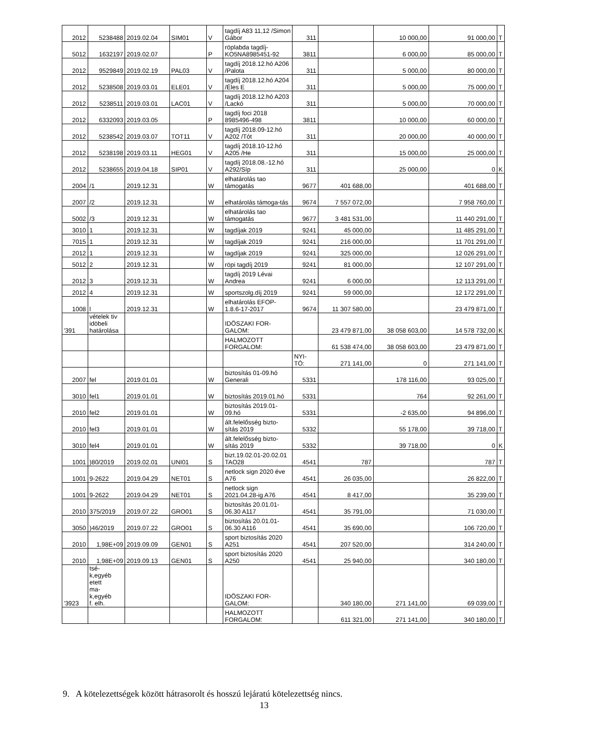| 2012 | 5238488 | 2019.02.04 | SIM01 | V | tagdíj A83 11,12 /Simon Gábor | 311 | | 10 000,00 | 91 000,00 | T |
| 5012 | 1632197 | 2019.02.07 | | P | röplabda tagdíj-KO5NA8985451-92 | 3811 | | 6 000,00 | 85 000,00 | T |
| 2012 | 9529849 | 2019.02.19 | PAL03 | V | tagdíj 2018.12.hó A206 /Palota | 311 | | 5 000,00 | 80 000,00 | T |
| 2012 | 5238508 | 2019.03.01 | ELE01 | V | tagdíj 2018.12.hó A204 /Éles E | 311 | | 5 000,00 | 75 000,00 | T |
| 2012 | 5238511 | 2019.03.01 | LAC01 | V | tagdíj 2018.12.hó A203 /Lackó | 311 | | 5 000,00 | 70 000,00 | T |
| 2012 | 6332093 | 2019.03.05 | | P | tagdíj foci 2018 8985496-498 | 3811 | | 10 000,00 | 60 000,00 | T |
| 2012 | 5238542 | 2019.03.07 | TOT11 | V | tagdíj 2018.09-12.hó A202 /Tót | 311 | | 20 000,00 | 40 000,00 | T |
| 2012 | 5238198 | 2019.03.11 | HEG01 | V | tagdíj 2018.10-12.hó A205 /He | 311 | | 15 000,00 | 25 000,00 | T |
| 2012 | 5238655 | 2019.04.18 | SIP01 | V | tagdíj 2018.08.-12.hó A292/Síp | 311 | | 25 000,00 | 0 | K |
| 2004 | /1 | 2019.12.31 | | W | elhatárolás tao támogatás | 9677 | 401 688,00 | | 401 688,00 | T |
| 2007 | /2 | 2019.12.31 | | W | elhatárolás támoga-tás | 9674 | 7 557 072,00 | | 7 958 760,00 | T |
| 5002 | /3 | 2019.12.31 | | W | elhatárolás tao támogatás | 9677 | 3 481 531,00 | | 11 440 291,00 | T |
| 3010 | 1 | 2019.12.31 | | W | tagdíjak 2019 | 9241 | 45 000,00 | | 11 485 291,00 | T |
| 7015 | 1 | 2019.12.31 | | W | tagdíjak 2019 | 9241 | 216 000,00 | | 11 701 291,00 | T |
| 2012 | 1 | 2019.12.31 | | W | tagdíjak 2019 | 9241 | 325 000,00 | | 12 026 291,00 | T |
| 5012 | 2 | 2019.12.31 | | W | röpi tagdíj 2019 | 9241 | 81 000,00 | | 12 107 291,00 | T |
| 2012 | 3 | 2019.12.31 | | W | tagdíj 2019 Lévai Andrea | 9241 | 6 000,00 | | 12 113 291,00 | T |
| 2012 | 4 | 2019.12.31 | | W | sportszolg.díj 2019 | 9241 | 59 000,00 | | 12 172 291,00 | T |
| 1008 | l | 2019.12.31 | | W | elhatárolás EFOP-1.8.6-17-2017 | 9674 | 11 307 580,00 | | 23 479 871,00 | T |
| '391 | vételek tiv idöbeli határolása | | | | IDÖSZAKI FOR-GALOM: | | 23 479 871,00 | 38 058 603,00 | 14 578 732,00 | K |
| | | | | | HALMOZOTT FORGALOM: | | 61 538 474,00 | 38 058 603,00 | 23 479 871,00 | T |
| | | | | | | NYI-TÓ: | 271 141,00 | 0 | 271 141,00 | T |
| 2007 | fel | 2019.01.01 | | W | biztosítás 01-09.hó Generali | 5331 | | 178 116,00 | 93 025,00 | T |
| 3010 | fel1 | 2019.01.01 | | W | biztosítás 2019.01.hó | 5331 | | 764 | 92 261,00 | T |
| 2010 | fel2 | 2019.01.01 | | W | biztosítás 2019.01-09.hó | 5331 | | -2 635,00 | 94 896,00 | T |
| 2010 | fel3 | 2019.01.01 | | W | ált.felelősség bizto-sítás 2019 | 5332 | | 55 178,00 | 39 718,00 | T |
| 3010 | fel4 | 2019.01.01 | | W | ált.felelősség bizto-sítás 2019 | 5332 | | 39 718,00 | 0 | K |
| 1001 | )80/2019 | 2019.02.01 | UNI01 | S | bizt.19.02.01-20.02.01 TAO28 | 4541 | 787 | | 787 | T |
| 1001 | 9-2622 | 2019.04.29 | NET01 | S | netlock sign 2020 éve A76 | 4541 | 26 035,00 | | 26 822,00 | T |
| 1001 | 9-2622 | 2019.04.29 | NET01 | S | netlock sign 2021.04.28-ig A76 | 4541 | 8 417,00 | | 35 239,00 | T |
| 2010 | 375/2019 | 2019.07.22 | GRO01 | S | biztosítás 20.01.01-06.30 A117 | 4541 | 35 791,00 | | 71 030,00 | T |
| 3050 | )46/2019 | 2019.07.22 | GRO01 | S | biztosítás 20.01.01-06.30 A116 | 4541 | 35 690,00 | | 106 720,00 | T |
| 2010 | 1,98E+09 | 2019.09.09 | GEN01 | S | sport biztosítás 2020 A251 | 4541 | 207 520,00 | | 314 240,00 | T |
| 2010 | 1,98E+09 | 2019.09.13 | GEN01 | S | sport biztosítás 2020 A250 | 4541 | 25 940,00 | | 340 180,00 | T |
| '3923 | tsé- k,egyéb etett ma- k,egyéb f. elh. | | | | IDÖSZAKI FOR-GALOM: | | 340 180,00 | 271 141,00 | 69 039,00 | T |
| | | | | | HALMOZOTT FORGALOM: | | 611 321,00 | 271 141,00 | 340 180,00 | T |
9. A kötelezettségek között hátrasorolt és hosszú lejáratú kötelezettség nincs.
13